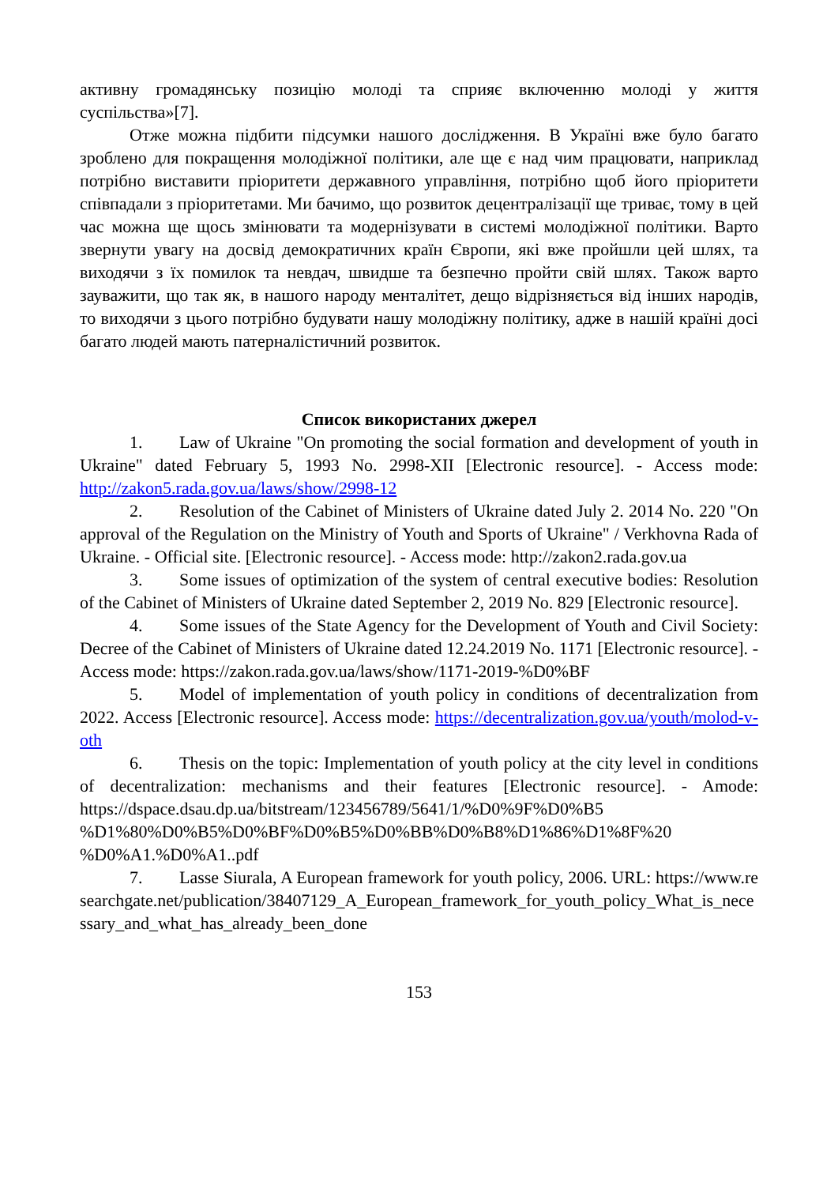активну громадянську позицію молоді та сприяє включенню молоді у життя суспільства»[7].
Отже можна підбити підсумки нашого дослідження. В Україні вже було багато зроблено для покращення молодіжної політики, але ще є над чим працювати, наприклад потрібно виставити пріоритети державного управління, потрібно щоб його пріоритети співпадали з пріоритетами. Ми бачимо, що розвиток децентралізації ще триває, тому в цей час можна ще щось змінювати та модернізувати в системі молодіжної політики. Варто звернути увагу на досвід демократичних країн Європи, які вже пройшли цей шлях, та виходячи з їх помилок та невдач, швидше та безпечно пройти свій шлях. Також варто зауважити, що так як, в нашого народу менталітет, дещо відрізняється від інших народів, то виходячи з цього потрібно будувати нашу молодіжну політику, адже в нашій країні досі багато людей мають патерналістичний розвиток.
Список використаних джерел
1. Law of Ukraine "On promoting the social formation and development of youth in Ukraine" dated February 5, 1993 No. 2998-XII [Electronic resource]. - Access mode: http://zakon5.rada.gov.ua/laws/show/2998-12
2. Resolution of the Cabinet of Ministers of Ukraine dated July 2. 2014 No. 220 "On approval of the Regulation on the Ministry of Youth and Sports of Ukraine" / Verkhovna Rada of Ukraine. - Official site. [Electronic resource]. - Access mode: http://zakon2.rada.gov.ua
3. Some issues of optimization of the system of central executive bodies: Resolution of the Cabinet of Ministers of Ukraine dated September 2, 2019 No. 829 [Electronic resource].
4. Some issues of the State Agency for the Development of Youth and Civil Society: Decree of the Cabinet of Ministers of Ukraine dated 12.24.2019 No. 1171 [Electronic resource]. - Access mode: https://zakon.rada.gov.ua/laws/show/1171-2019-%D0%BF
5. Model of implementation of youth policy in conditions of decentralization from 2022. Access [Electronic resource]. Access mode: https://decentralization.gov.ua/youth/molod-v-oth
6. Thesis on the topic: Implementation of youth policy at the city level in conditions of decentralization: mechanisms and their features [Electronic resource]. - Amode: https://dspace.dsau.dp.ua/bitstream/123456789/5641/1/%D0%9F%D0%B5 %D1%80%D0%B5%D0%BF%D0%B5%D0%BB%D0%B8%D1%86%D1%8F%20 %D0%A1.%D0%A1..pdf
7. Lasse Siurala, A European framework for youth policy, 2006. URL: https://www.researchgate.net/publication/38407129_A_European_framework_for_youth_policy_What_is_necessary_and_what_has_already_been_done
153